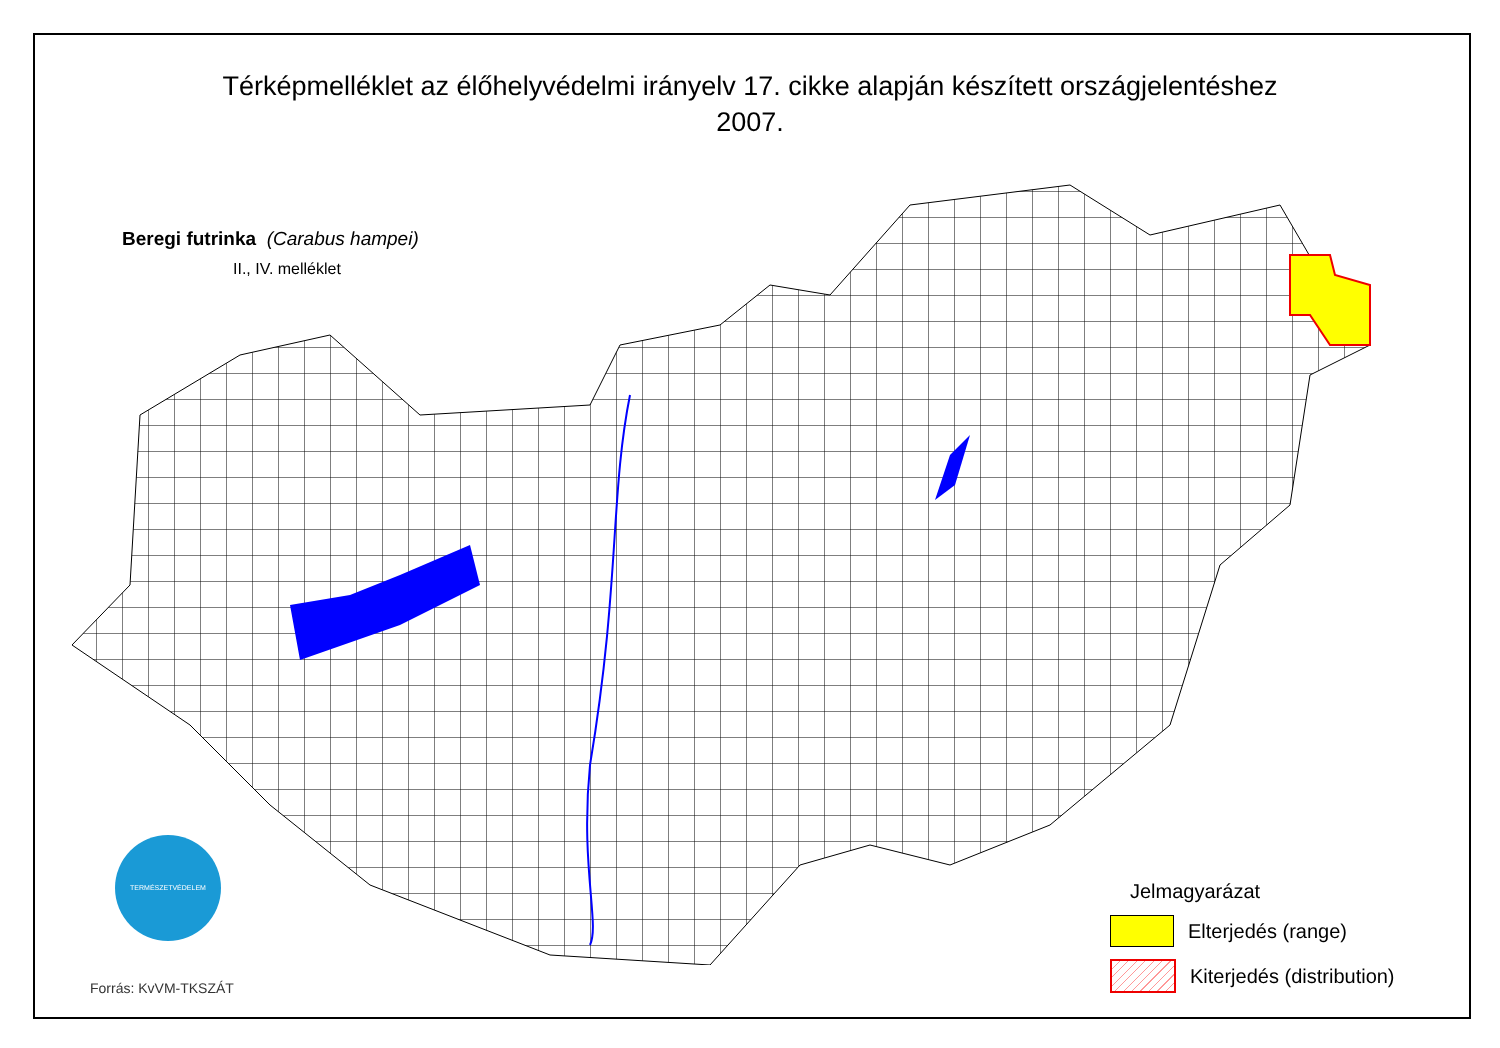Térképmelléklet az élőhelyvédelmi irányelv 17. cikke alapján készített országjelentéshez
2007.
Beregi futrinka (Carabus hampei)
II., IV. melléklet
TERMÉSZETVÉDELEM
Forrás: KvVM-TKSZÁT
Jelmagyarázat
Elterjedés (range)
Kiterjedés (distribution)